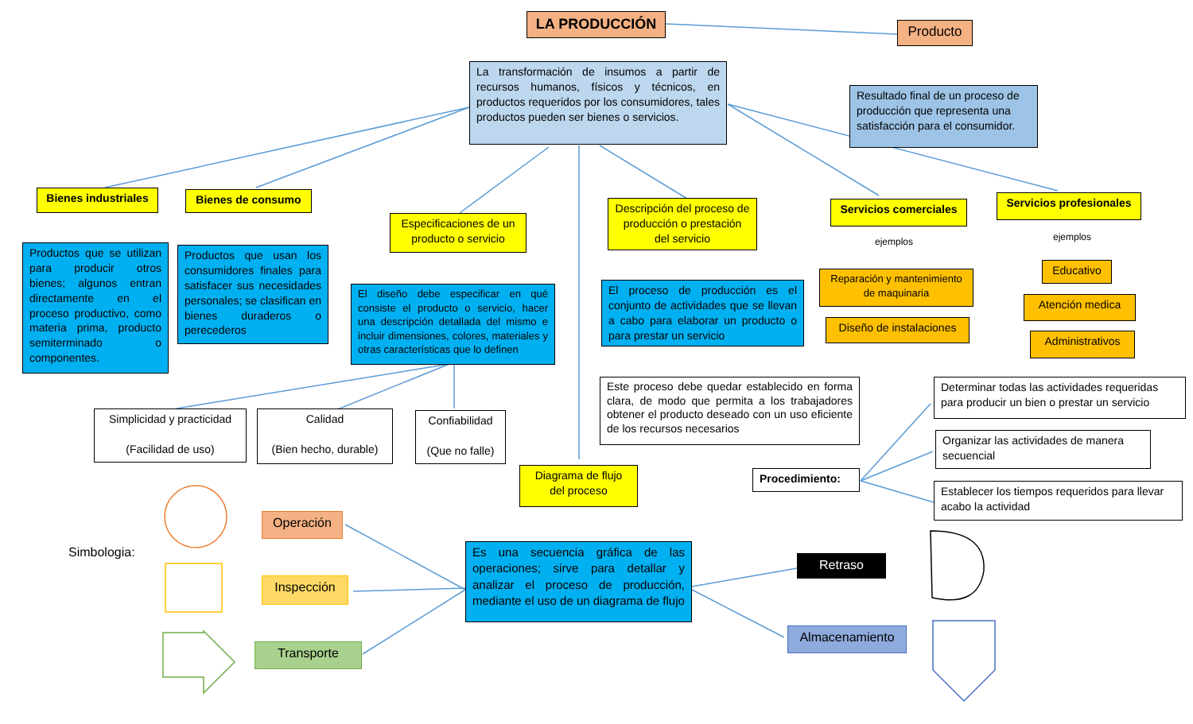LA PRODUCCIÓN Producto
La transformación de insumos a partir de recursos humanos, físicos y técnicos, en productos requeridos por los consumidores, tales productos pueden ser bienes o servicios.
Resultado final de un proceso de producción que representa una satisfacción para el consumidor.
Bienes industriales
Bienes de consumo
Especificaciones de un producto o servicio
Descripción del proceso de producción o prestación del servicio
Servicios comerciales
Servicios profesionales
ejemplos ejemplos
Productos que se utilizan para producir otros bienes; algunos entran directamente en el proceso productivo, como materia prima, producto semiterminado o componentes.
Productos que usan los consumidores finales para satisfacer sus necesidades personales; se clasifican en bienes duraderos o perecederos
El diseño debe especificar en qué consiste el producto o servicio, hacer una descripción detallada del mismo e incluir dimensiones, colores, materiales y otras características que lo definen
El proceso de producción es el conjunto de actividades que se llevan a cabo para elaborar un producto o para prestar un servicio
Reparación y mantenimiento de maquinaria
Diseño de instalaciones
Educativo
Atención medica
Administrativos
Simplicidad y practicidad
(Facilidad de uso)
Calidad
(Bien hecho, durable)
Confiabilidad
(Que no falle)
Este proceso debe quedar establecido en forma clara, de modo que permita a los trabajadores obtener el producto deseado con un uso eficiente de los recursos necesarios
Determinar todas las actividades requeridas para producir un bien o prestar un servicio
Organizar las actividades de manera secuencial
Establecer los tiempos requeridos para llevar acabo la actividad
Procedimiento:
Diagrama de flujo del proceso
Es una secuencia gráfica de las operaciones; sirve para detallar y analizar el proceso de producción, mediante el uso de un diagrama de flujo
Simbologia:
Operación
Inspección
Transporte
Retraso
Almacenamiento